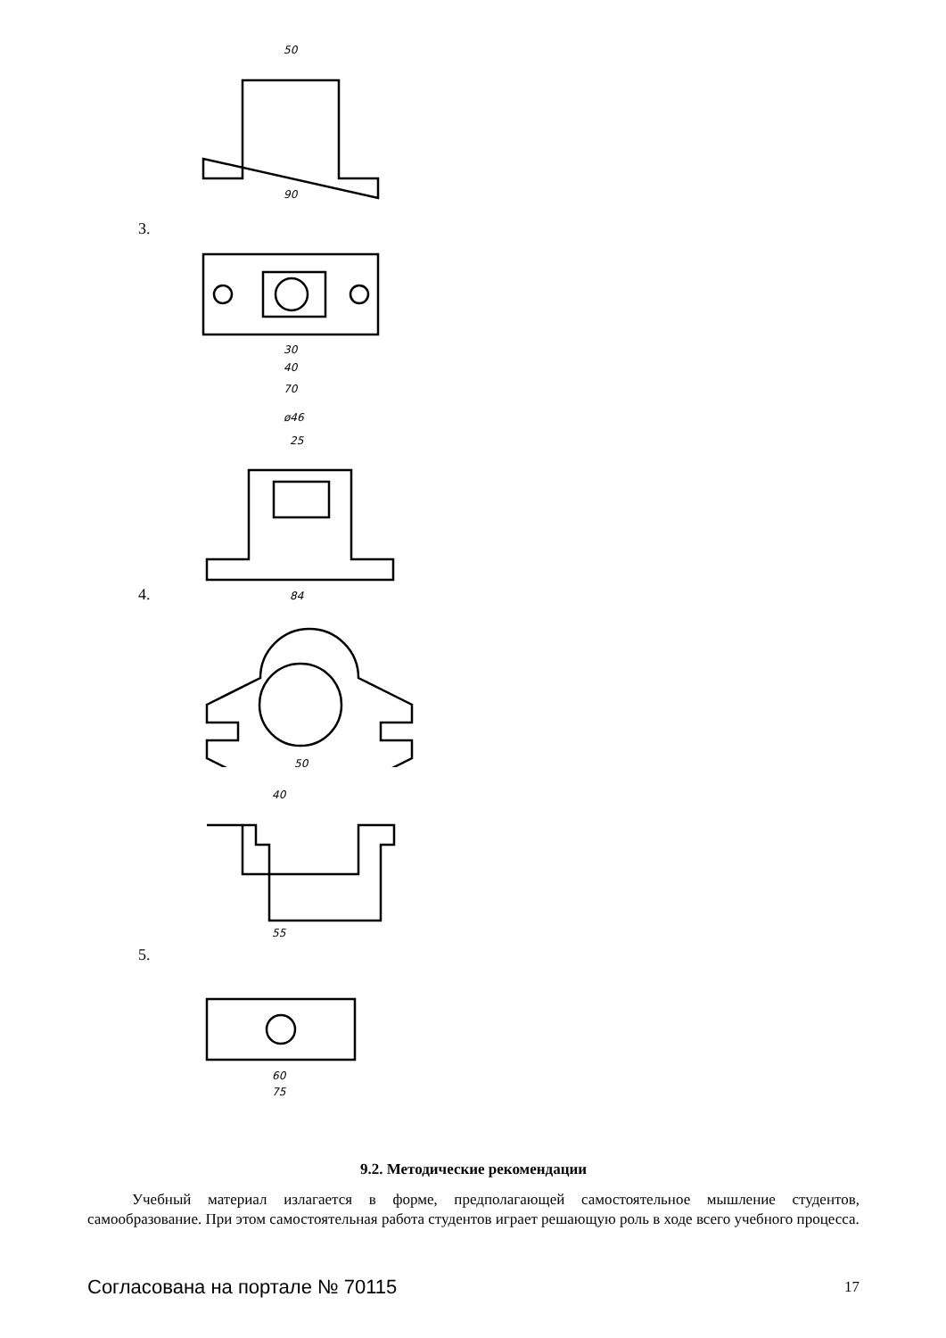50
90
30
40
70
ø46
25
84
50
3.
4.
40
55
60
75
5.
9.2. Методические рекомендации
Учебный материал излагается в форме, предполагающей самостоятельное мышление студентов, самообразование. При этом самостоятельная работа студентов играет решающую роль в ходе всего учебного процесса.
Согласована на портале № 70115 17